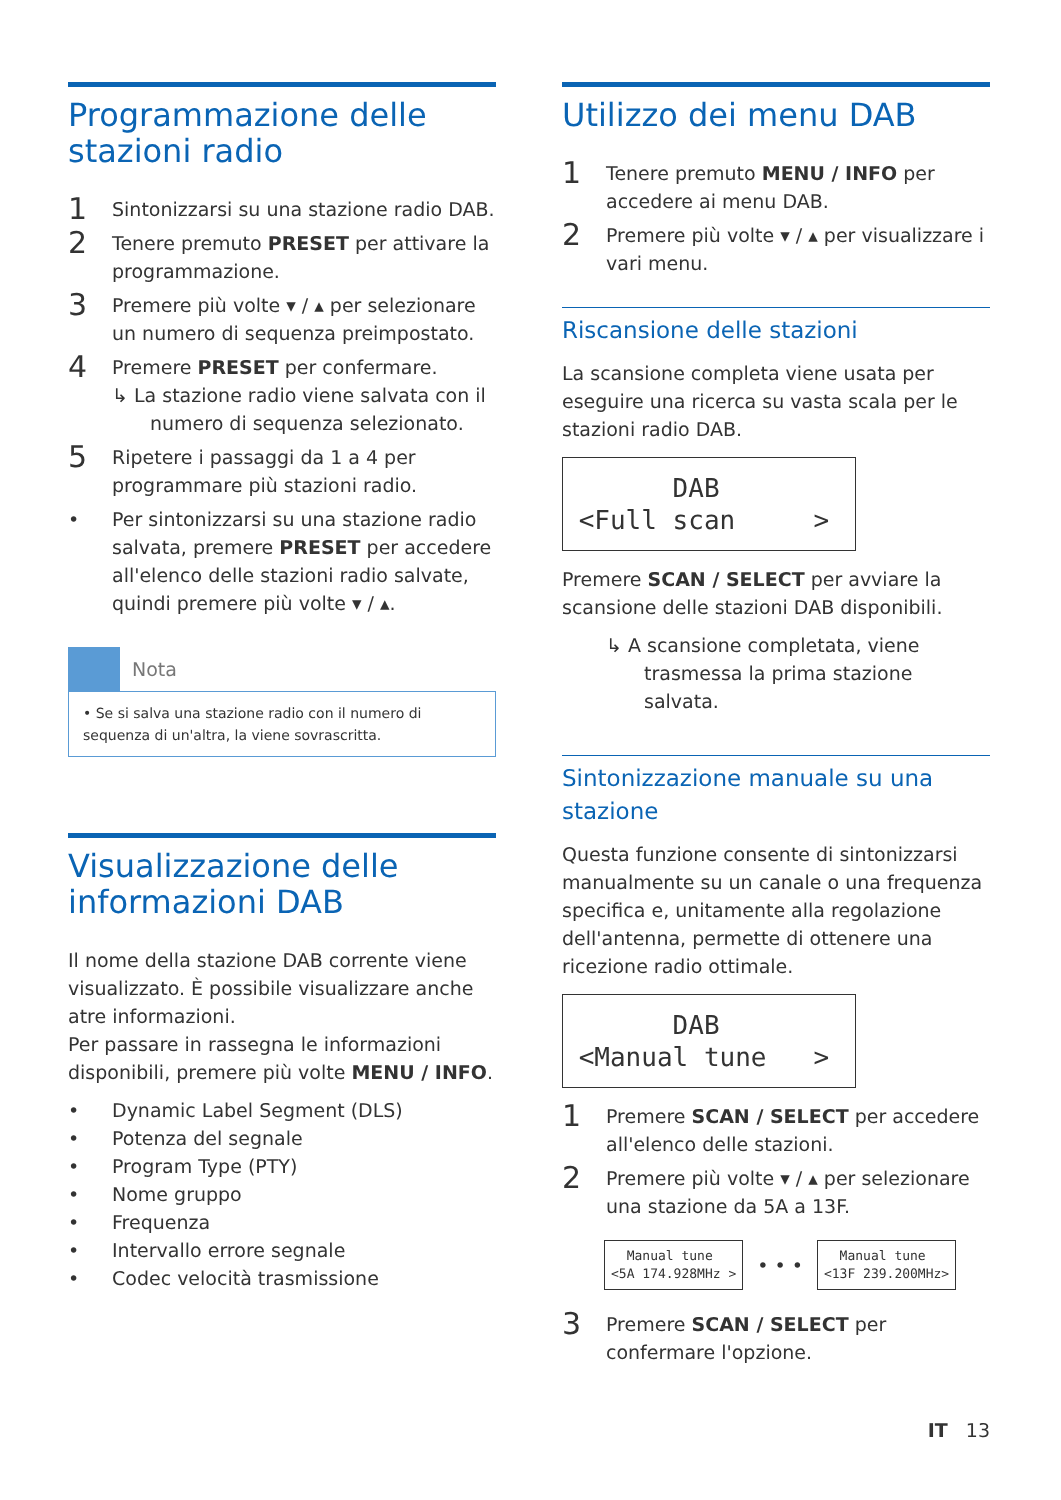Programmazione delle stazioni radio
1
Sintonizzarsi su una stazione radio DAB.
2
Tenere premuto PRESET per attivare la programmazione.
3
Premere più volte ▾ / ▴ per selezionare un numero di sequenza preimpostato.
4
Premere PRESET per confermare.
↳ La stazione radio viene salvata con il numero di sequenza selezionato.
5
Ripetere i passaggi da 1 a 4 per programmare più stazioni radio.
• Per sintonizzarsi su una stazione radio salvata, premere PRESET per accedere all'elenco delle stazioni radio salvate, quindi premere più volte ▾ / ▴.
Nota
• Se si salva una stazione radio con il numero di sequenza di un'altra, la viene sovrascritta.
Visualizzazione delle informazioni DAB
Il nome della stazione DAB corrente viene visualizzato. È possibile visualizzare anche atre informazioni.
Per passare in rassegna le informazioni disponibili, premere più volte MENU / INFO.
• Dynamic Label Segment (DLS)
• Potenza del segnale
• Program Type (PTY)
• Nome gruppo
• Frequenza
• Intervallo errore segnale
• Codec velocità trasmissione
Utilizzo dei menu DAB
1
Tenere premuto MENU / INFO per accedere ai menu DAB.
2
Premere più volte ▾ / ▴ per visualizzare i vari menu.
Riscansione delle stazioni
La scansione completa viene usata per eseguire una ricerca su vasta scala per le stazioni radio DAB.
DAB <Full scan >
Premere SCAN / SELECT per avviare la scansione delle stazioni DAB disponibili.
↳ A scansione completata, viene trasmessa la prima stazione salvata.
Sintonizzazione manuale su una stazione
Questa funzione consente di sintonizzarsi manualmente su un canale o una frequenza specifica e, unitamente alla regolazione dell'antenna, permette di ottenere una ricezione radio ottimale.
DAB <Manual tune >
1
Premere SCAN / SELECT per accedere all'elenco delle stazioni.
2
Premere più volte ▾ / ▴ per selezionare una stazione da 5A a 13F.
Manual tune <5A 174.928MHz >
• • •
Manual tune <13F 239.200MHz>
3
Premere SCAN / SELECT per confermare l'opzione.
IT 13